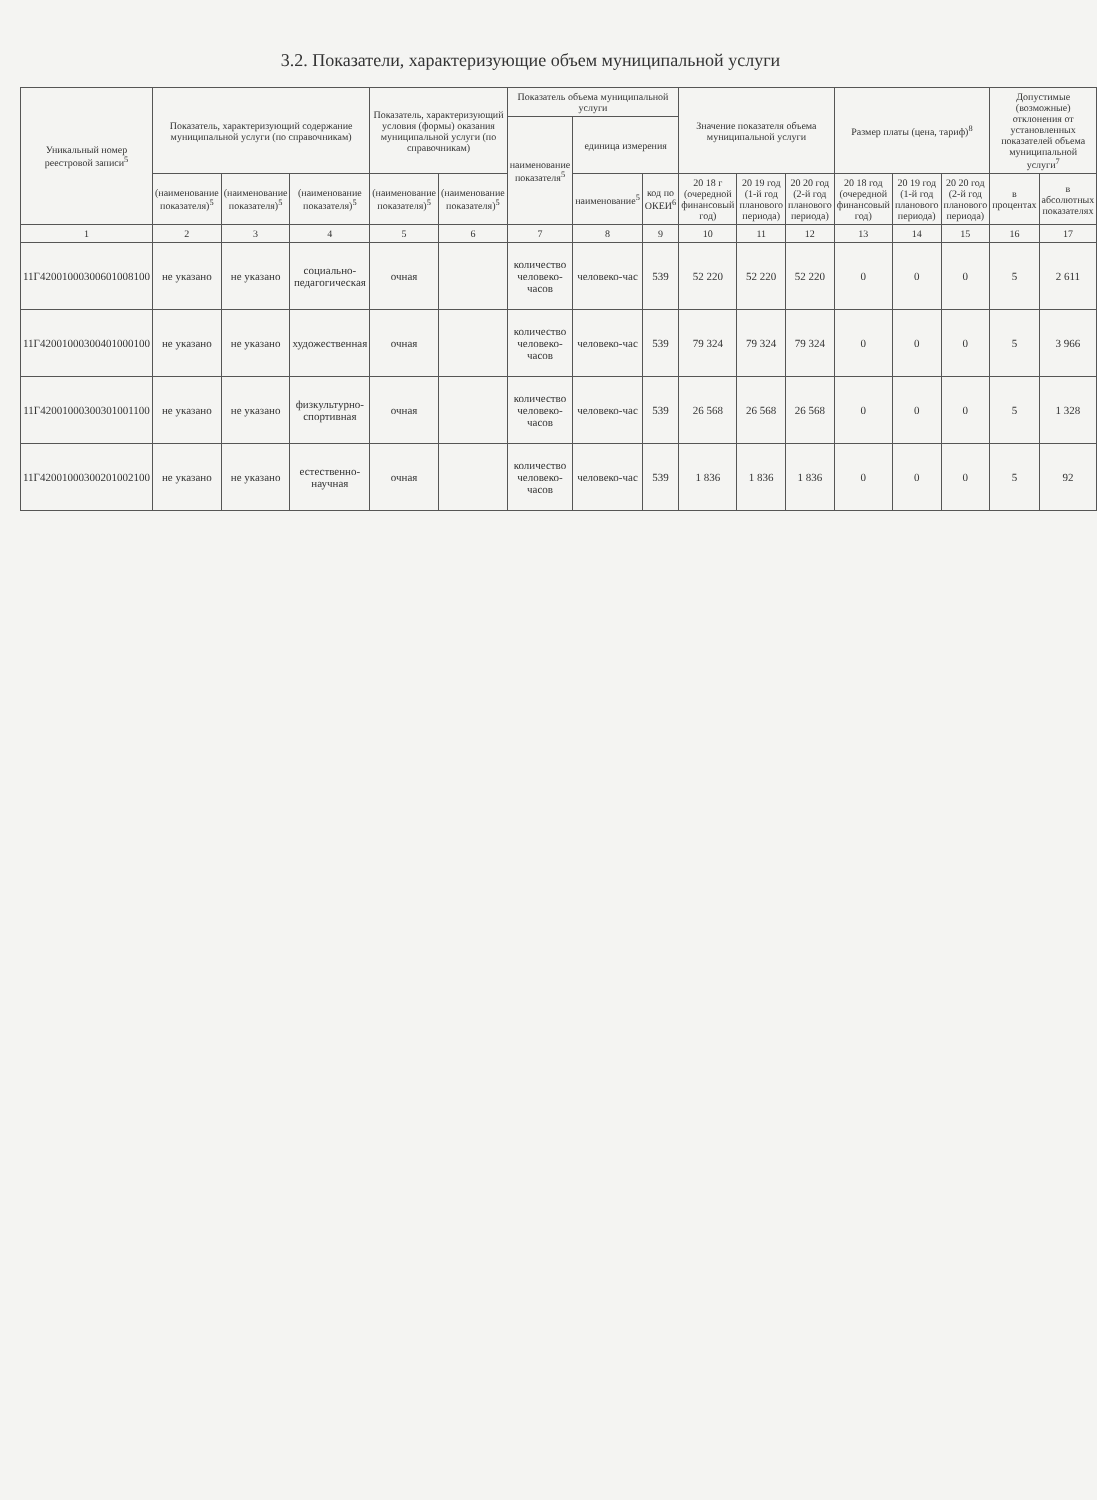3.2. Показатели, характеризующие объем муниципальной услуги
| Уникальный номер реестровой записи<sup>5</sup> | Показатель, характеризующий содержание муниципальной услуги (по справочникам) | | | Показатель, характеризующий условия (формы) оказания муниципальной услуги (по справочникам) | | Показатель объема муниципальной услуги | | | Значение показателя объема муниципальной услуги | | | Размер платы (цена, тариф)<sup>8</sup> | | | Допустимые (возможные) отклонения от установленных показателей объема муниципальной услуги<sup>7</sup> | |
| --- | --- | --- | --- | --- | --- | --- | --- | --- | --- | --- | --- | --- | --- | --- | --- | --- |
| | | | | | | наименование показателя<sup>5</sup> | единица измерения | | | | | | | | | |
| | (наименование показателя)<sup>5</sup> | (наименование показателя)<sup>5</sup> | (наименование показателя)<sup>5</sup> | (наименование показателя)<sup>5</sup> | (наименование показателя)<sup>5</sup> | | наименование<sup>5</sup> | код по ОКЕИ<sup>6</sup> | 20 18 г (очередной финансовый год) | 20 19 год (1-й год планового периода) | 20 20 год (2-й год планового периода) | 20 18 год (очередной финансовый год) | 20 19 год (1-й год планового периода) | 20 20 год (2-й год планового периода) | в процентах | в абсолютных показателях |
| 1 | 2 | 3 | 4 | 5 | 6 | 7 | 8 | 9 | 10 | 11 | 12 | 13 | 14 | 15 | 16 | 17 |
| 11Г42001000300601008100 | не указано | не указано | социально-педагогическая | очная | | количество человеко-часов | человеко-час | 539 | 52 220 | 52 220 | 52 220 | 0 | 0 | 0 | 5 | 2 611 |
| 11Г42001000300401000100 | не указано | не указано | художественная | очная | | количество человеко-часов | человеко-час | 539 | 79 324 | 79 324 | 79 324 | 0 | 0 | 0 | 5 | 3 966 |
| 11Г42001000300301001100 | не указано | не указано | физкультурно-спортивная | очная | | количество человеко-часов | человеко-час | 539 | 26 568 | 26 568 | 26 568 | 0 | 0 | 0 | 5 | 1 328 |
| 11Г42001000300201002100 | не указано | не указано | естественно-научная | очная | | количество человеко-часов | человеко-час | 539 | 1 836 | 1 836 | 1 836 | 0 | 0 | 0 | 5 | 92 |